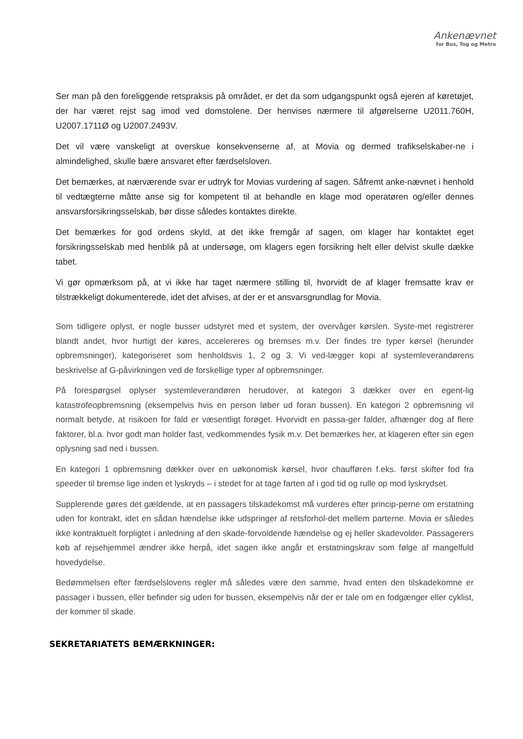Ankenævnet
for Bus, Tog og Metro
Ser man på den foreliggende retspraksis på området, er det da som udgangspunkt også ejeren af køretøjet, der har været rejst sag imod ved domstolene. Der henvises nærmere til afgørelserne U2011.760H, U2007.1711Ø og U2007.2493V.
Det vil være vanskeligt at overskue konsekvenserne af, at Movia og dermed trafikselskaber-ne i almindelighed, skulle bære ansvaret efter færdselsloven.
Det bemærkes, at nærværende svar er udtryk for Movias vurdering af sagen. Såfremt anke-nævnet i henhold til vedtægterne måtte anse sig for kompetent til at behandle en klage mod operatøren og/eller dennes ansvarsforsikringsselskab, bør disse således kontaktes direkte.
Det bemærkes for god ordens skyld, at det ikke fremgår af sagen, om klager har kontaktet eget forsikringsselskab med henblik på at undersøge, om klagers egen forsikring helt eller delvist skulle dække tabet.
Vi gør opmærksom på, at vi ikke har taget nærmere stilling til, hvorvidt de af klager fremsatte krav er tilstrækkeligt dokumenterede, idet det afvises, at der er et ansvarsgrundlag for Movia.
Som tidligere oplyst, er nogle busser udstyret med et system, der overvåger kørslen. Syste-met registrerer blandt andet, hvor hurtigt der køres, accelereres og bremses m.v. Der findes tre typer kørsel (herunder opbremsninger), kategoriseret som henholdsvis 1, 2 og 3. Vi ved-lægger kopi af systemleverandørens beskrivelse af G-påvirkningen ved de forskellige typer af opbremsninger.
På forespørgsel oplyser systemleverandøren herudover, at kategori 3 dækker over en egent-lig katastrofeopbremsning (eksempelvis hvis en person løber ud foran bussen). En kategori 2 opbremsning vil normalt betyde, at risikoen for fald er væsentligt forøget. Hvorvidt en passa-ger falder, afhænger dog af flere faktorer, bl.a. hvor godt man holder fast, vedkommendes fysik m.v. Det bemærkes her, at klageren efter sin egen oplysning sad ned i bussen.
En kategori 1 opbremsning dækker over en uøkonomisk kørsel, hvor chaufføren f.eks. først skifter fod fra speeder til bremse lige inden et lyskryds – i stedet for at tage farten af i god tid og rulle op mod lyskrydset.
Supplerende gøres det gældende, at en passagers tilskadekomst må vurderes efter princip-perne om erstatning uden for kontrakt, idet en sådan hændelse ikke udspringer af retsforhol-det mellem parterne. Movia er således ikke kontraktuelt forpligtet i anledning af den skade-forvoldende hændelse og ej heller skadevolder. Passagerers køb af rejsehjemmel ændrer ikke herpå, idet sagen ikke angår et erstatningskrav som følge af mangelfuld hovedydelse.
Bedømmelsen efter færdselslovens regler må således være den samme, hvad enten den tilskadekomne er passager i bussen, eller befinder sig uden for bussen, eksempelvis når der er tale om en fodgænger eller cyklist, der kommer til skade.
SEKRETARIATETS BEMÆRKNINGER: